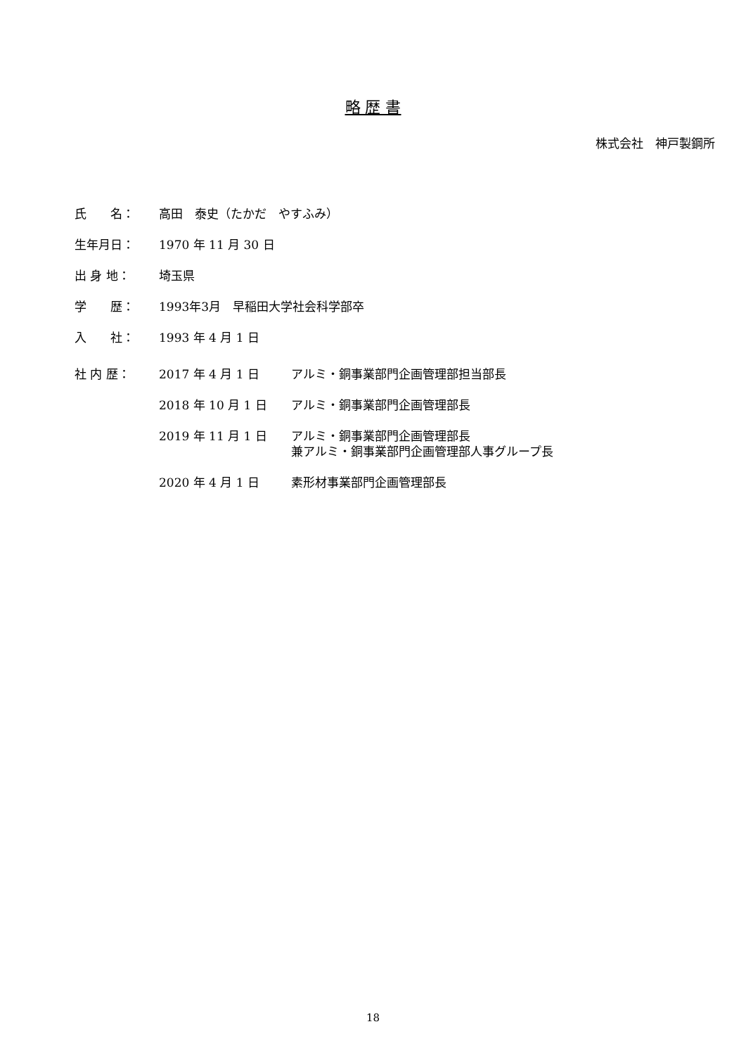略 歴 書
株式会社　神戸製鋼所
| 氏 名： | 高田 泰史（たかだ やすふみ） | |
| 生年月日： | 1970 年 11 月 30 日 | |
| 出 身 地： | 埼玉県 | |
| 学 歴： | 1993年3月 早稲田大学社会科学部卒 | |
| 入 社： | 1993 年 4 月 1 日 | |
| 社 内 歴： | 2017 年 4 月 1 日 | アルミ・銅事業部門企画管理部担当部長 |
| | 2018 年 10 月 1 日 | アルミ・銅事業部門企画管理部長 |
| | 2019 年 11 月 1 日 | アルミ・銅事業部門企画管理部長 兼アルミ・銅事業部門企画管理部人事グループ長 |
| | 2020 年 4 月 1 日 | 素形材事業部門企画管理部長 |
18